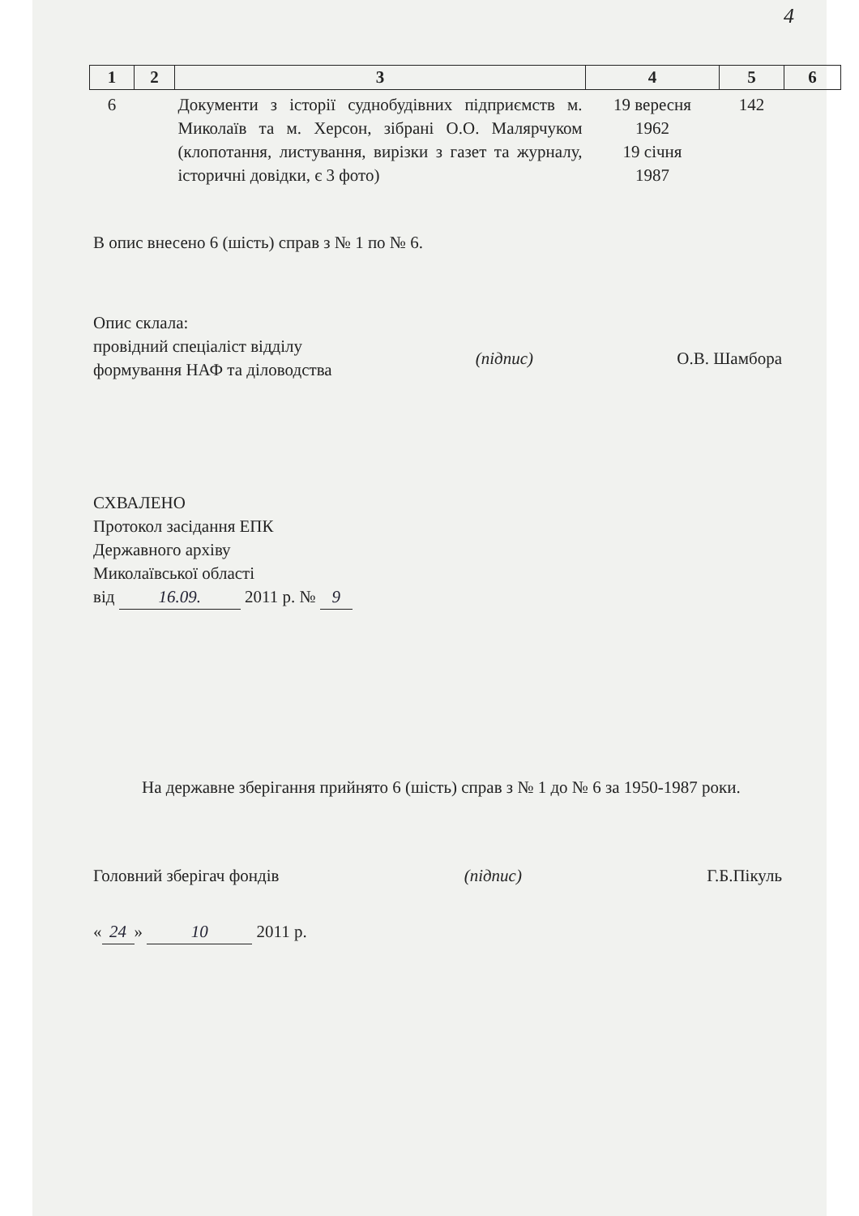4
| 1 | 2 | 3 | 4 | 5 | 6 |
| --- | --- | --- | --- | --- | --- |
| 6 | | Документи з історії суднобудівних підприємств м. Миколаїв та м. Херсон, зібрані О.О. Малярчуком (клопотання, листування, вирізки з газет та журналу, історичні довідки, є 3 фото) | 19 вересня 1962 19 січня 1987 | 142 | |
В опис внесено 6 (шість) справ з № 1 по № 6.
Опис склала:
провідний спеціаліст відділу
формування НАФ та діловодства
(підпис) О.В. Шамбора
СХВАЛЕНО
Протокол засідання ЕПК
Державного архіву
Миколаївської області
від 16.09. 2011 р. № 9
На державне зберігання прийнято 6 (шість) справ з № 1 до № 6 за 1950-1987 роки.
Головний зберігач фондів (підпис) Г.Б.Пікуль
« 24 » 10 2011 р.